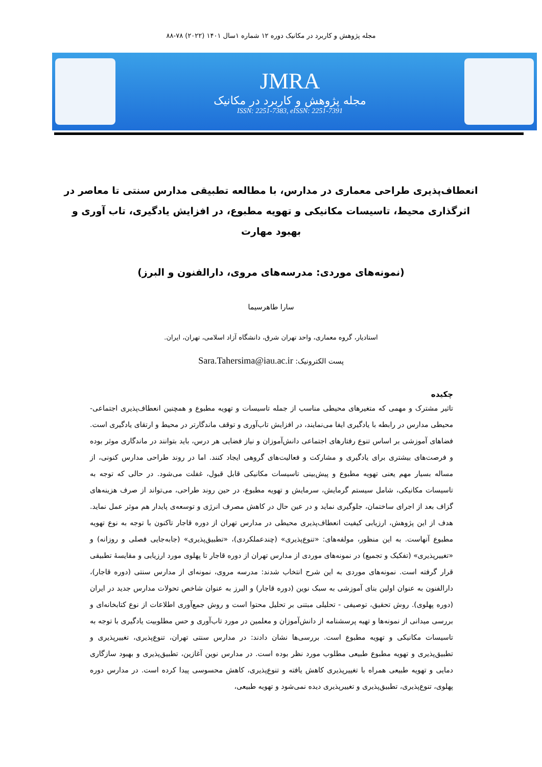مجله پژوهش و کاربرد در مکانیک دوره ۱۲ شماره ۱سال ۱۴۰۱ (۲۰۲۲) ۷۸-۸۸
JMRA
مجله پژوهش و کاربرد در مکانیک
ISSN: 2251-7383, eISSN: 2251-7391
انعطاف‌پذیری طراحی معماری در مدارس، با مطالعه تطبیقی مدارس سنتی تا معاصر در اثرگذاری محیط، تاسیسات مکانیکی و تهویه مطبوع، در افزایش یادگیری، تاب آوری و بهبود مهارت
(نمونه‌های موردی: مدرسه‌های مروی، دارالفنون و البرز)
سارا طاهرسیما
استادیار، گروه معماری، واحد تهران شرق، دانشگاه آزاد اسلامی، تهران، ایران.
پست الکترونیک: Sara.Tahersima@iau.ac.ir
چکیده
تاثیر مشترک و مهمی که متغیرهای محیطی مناسب از جمله تاسیسات و تهویه مطبوع و همچنین انعطاف‌پذیری اجتماعی- محیطی مدارس در رابطه با یادگیری ایفا می‌نمایند، در افزایش تاب‌آوری و توقف ماندگارتر در محیط و ارتقای یادگیری است. فضاهای آموزشی بر اساس تنوع رفتارهای اجتماعی دانش‌آموزان و نیاز فضایی هر درس، باید بتوانند در ماندگاری موثر بوده و فرصت‌های بیشتری برای یادگیری و مشارکت و فعالیت‌های گروهی ایجاد کنند. اما در روند طراحی مدارس کنونی، از مساله بسیار مهم یعنی تهویه مطبوع و پیش‌بینی تاسیسات مکانیکی قابل قبول، غفلت می‌شود. در حالی که توجه به تاسیسات مکانیکی، شامل سیستم گرمایش، سرمایش و تهویه مطبوع، در حین روند طراحی، می‌تواند از صرف هزینه‌های گزاف بعد از اجرای ساختمان، جلوگیری نماید و در عین حال در کاهش مصرف انرژی و توسعه‌ی پایدار هم موثر عمل نماید. هدف از این پژوهش، ارزیابی کیفیت انعطاف‌پذیری محیطی در مدارس تهران از دوره قاجار تاکنون با توجه به نوع تهویه مطبوع آنهاست. به این منظور، مولفه‌های: «تنوع‌پذیری» (چندعملکردی)، «تطبیق‌پذیری» (جابه‌جایی فصلی و روزانه) و «تغییرپذیری» (تفکیک و تجمیع) در نمونه‌های موردی از مدارس تهران از دوره قاجار تا پهلوی مورد ارزیابی و مقایسهٔ تطبیقی قرار گرفته است. نمونه‌های موردی به این شرح انتخاب شدند: مدرسه مروی، نمونه‌ای از مدارس سنتی (دوره قاجار)، دارالفنون به عنوان اولین بنای آموزشی به سبک نوین (دوره قاجار) و البرز به عنوان شاخص تحولات مدارس جدید در ایران (دوره پهلوی). روش تحقیق، توصیفی - تحلیلی مبتنی بر تحلیل محتوا است و روش جمع‌آوری اطلاعات از نوع کتابخانه‌ای و بررسی میدانی از نمونه‌ها و تهیه پرسشنامه از دانش‌آموزان و معلمین در مورد تاب‌آوری و حس مطلوبیت یادگیری با توجه به تاسیسات مکانیکی و تهویه مطبوع است. بررسی‌ها نشان دادند: در مدارس سنتی تهران، تنوع‌پذیری، تغییرپذیری و تطبیق‌پذیری و تهویه مطبوع طبیعی مطلوب مورد نظر بوده است. در مدارس نوین آغازین، تطبیق‌پذیری و بهبود سازگاری دمایی و تهویه طبیعی همراه با تغییرپذیری کاهش یافته و تنوع‌پذیری، کاهش محسوسی پیدا کرده است. در مدارس دوره پهلوی، تنوع‌پذیری، تطبیق‌پذیری و تغییرپذیری دیده نمی‌شود و تهویه طبیعی،